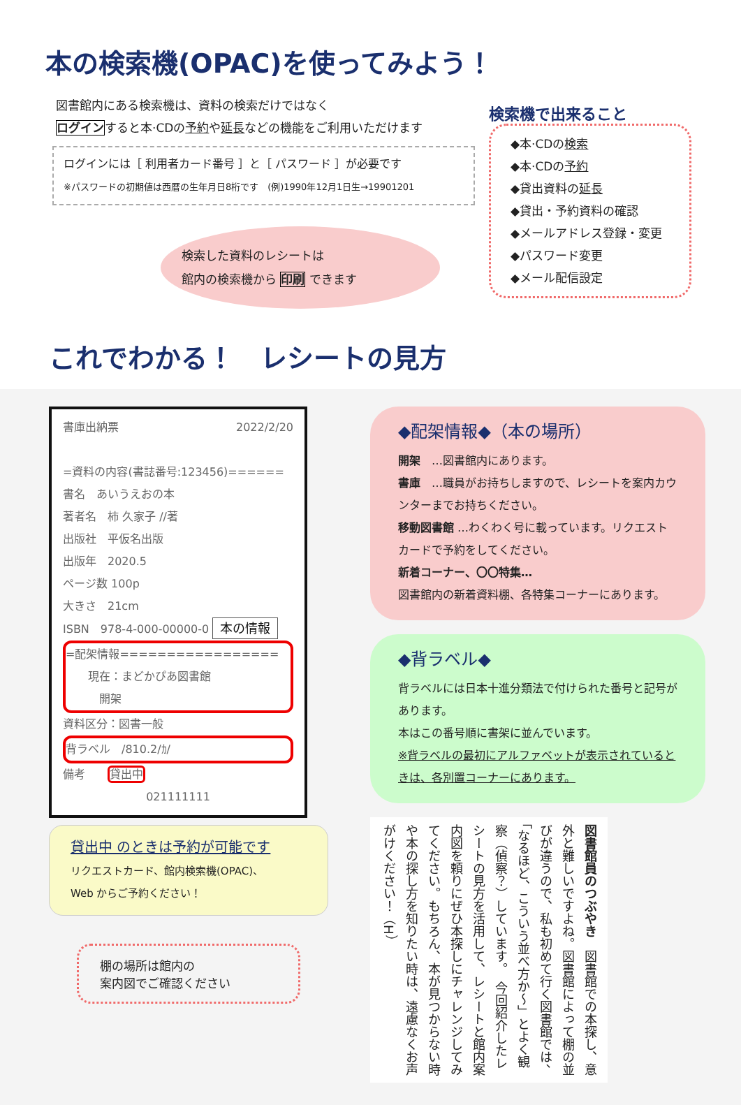本の検索機(OPAC)を使ってみよう！
図書館内にある検索機は、資料の検索だけではなく
ログインすると本·CDの予約や延長などの機能をご利用いただけます
ログインには［ 利用者カード番号 ］と［ パスワード ］が必要です
※パスワードの初期値は西暦の生年月日8桁です　(例)1990年12月1日生→19901201
検索した資料のレシートは
館内の検索機から 印刷 できます
検索機で出来ること
◆本·CDの検索
◆本·CDの予約
◆貸出資料の延長
◆貸出・予約資料の確認
◆メールアドレス登録・変更
◆パスワード変更
◆メール配信設定
これでわかる！　レシートの見方
書庫出納票 2022/2/20
=資料の内容(書誌番号:123456)======
書名　あいうえおの本
著者名　柿 久家子 //著
出版社　平仮名出版
出版年　2020.5
ページ数 100p
大きさ　21cm
ISBN　978-4-000-00000-0 本の情報
=配架情報=================
　　現在：まどかぴあ図書館
　　　開架
資料区分：図書一般
背ラベル　/810.2/ｶ/
備考　　貸出中
021111111
貸出中 のときは予約が可能です
リクエストカード、館内検索機(OPAC)、
Web からご予約ください！
棚の場所は館内の
案内図でご確認ください
◆配架情報◆（本の場所）
開架　…図書館内にあります。
書庫　…職員がお持ちしますので、レシートを案内カウンターまでお持ちください。
移動図書館 …わくわく号に載っています。リクエストカードで予約をしてください。
新着コーナー、〇〇特集…
図書館内の新着資料棚、各特集コーナーにあります。
◆背ラベル◆
背ラベルには日本十進分類法で付けられた番号と記号があります。
本はこの番号順に書架に並んでいます。
※背ラベルの最初にアルファベットが表示されているときは、各別置コーナーにあります。
図書館員のつぶやき　図書館での本探し、意外と難しいですよね。図書館によって棚の並びが違うので、私も初めて行く図書館では、「なるほど、こういう並べ方か～」とよく観察（偵察？）しています。　今回紹介したレシートの見方を活用して、レシートと館内案内図を頼りにぜひ本探しにチャレンジしてみてください。もちろん、本が見つからない時や本の探し方を知りたい時は、遠慮なくお声がけください！（H）